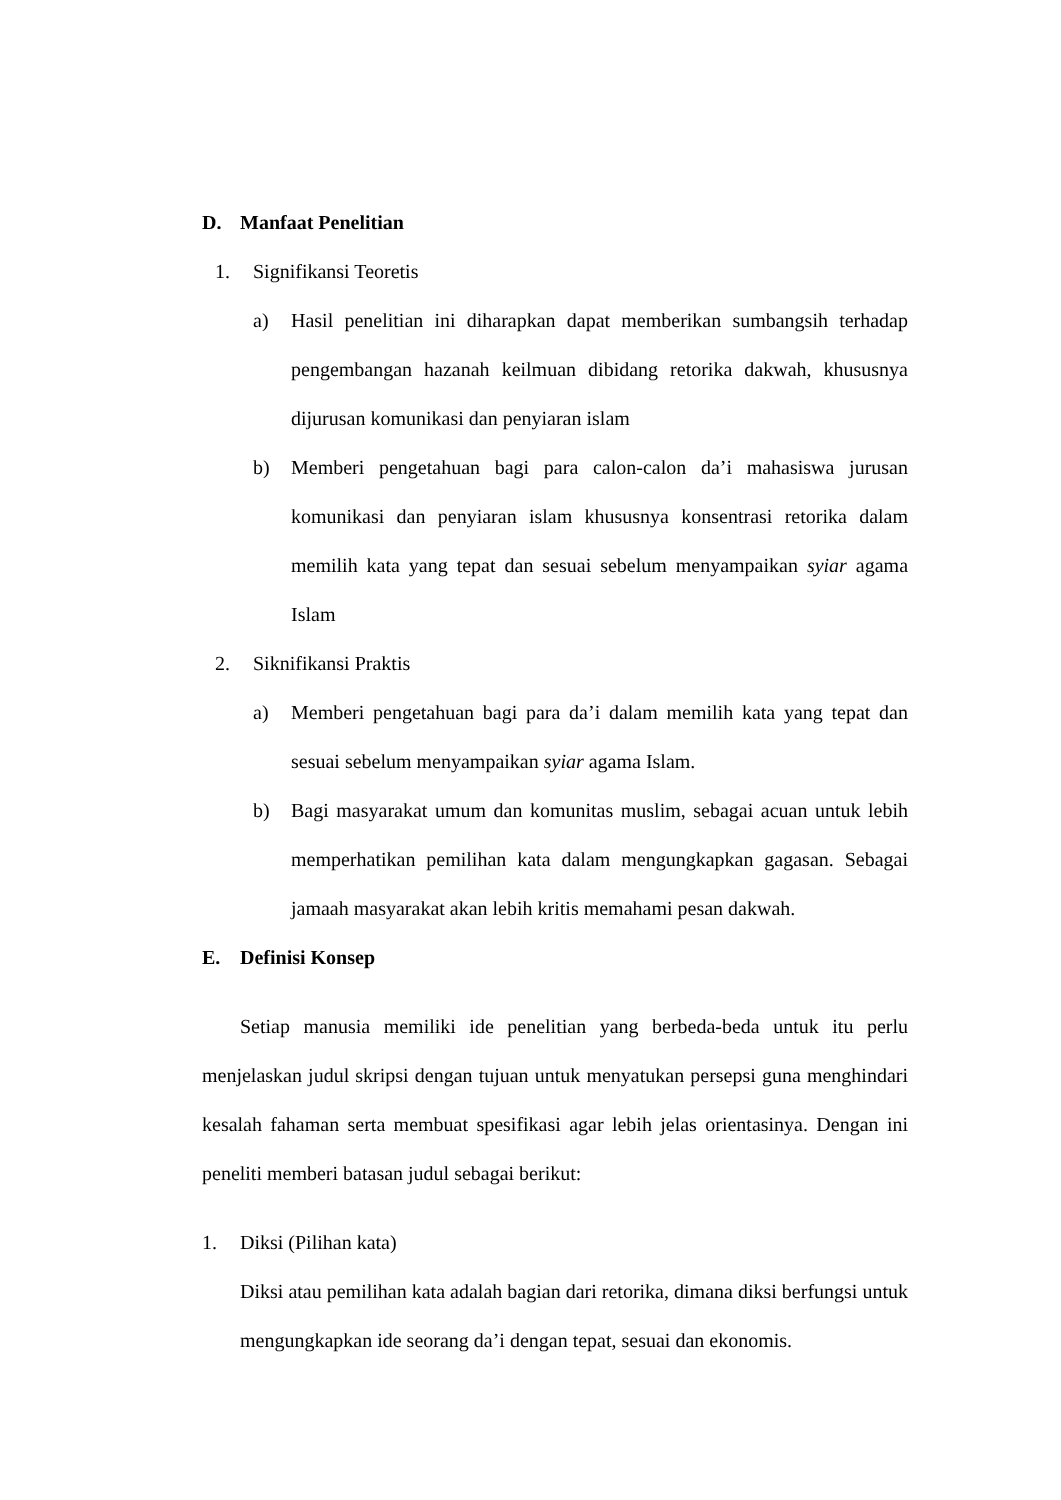D. Manfaat Penelitian
1. Signifikansi Teoretis
a) Hasil penelitian ini diharapkan dapat memberikan sumbangsih terhadap pengembangan hazanah keilmuan dibidang retorika dakwah, khususnya dijurusan komunikasi dan penyiaran islam
b) Memberi pengetahuan bagi para calon-calon da’i mahasiswa jurusan komunikasi dan penyiaran islam khususnya konsentrasi retorika dalam memilih kata yang tepat dan sesuai sebelum menyampaikan syiar agama Islam
2. Siknifikansi Praktis
a) Memberi pengetahuan bagi para da’i dalam memilih kata yang tepat dan sesuai sebelum menyampaikan syiar agama Islam.
b) Bagi masyarakat umum dan komunitas muslim, sebagai acuan untuk lebih memperhatikan pemilihan kata dalam mengungkapkan gagasan. Sebagai jamaah masyarakat akan lebih kritis memahami pesan dakwah.
E. Definisi Konsep
Setiap manusia memiliki ide penelitian yang berbeda-beda untuk itu perlu menjelaskan judul skripsi dengan tujuan untuk menyatukan persepsi guna menghindari kesalah fahaman serta membuat spesifikasi agar lebih jelas orientasinya. Dengan ini peneliti memberi batasan judul sebagai berikut:
1. Diksi (Pilihan kata)
Diksi atau pemilihan kata adalah bagian dari retorika, dimana diksi berfungsi untuk mengungkapkan ide seorang da’i dengan tepat, sesuai dan ekonomis.